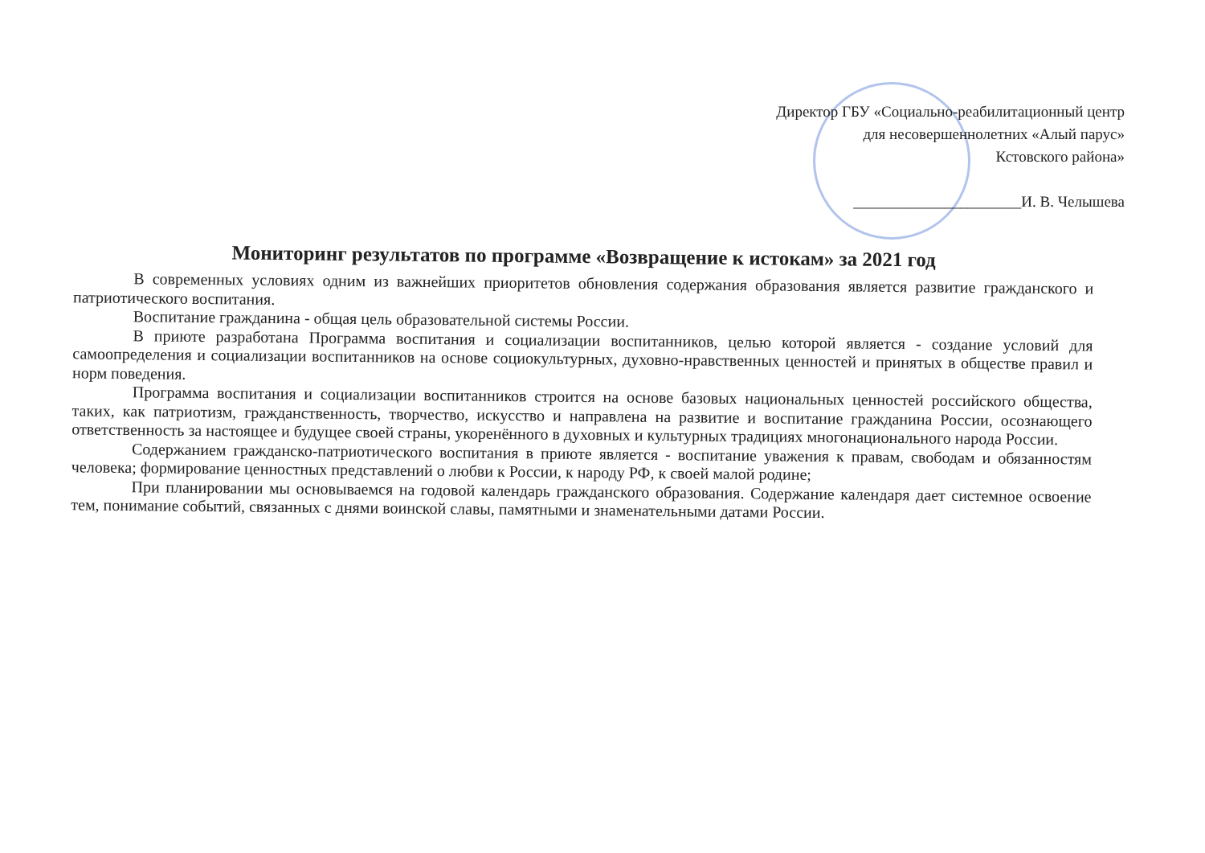Директор ГБУ «Социально-реабилитационный центр
для несовершеннолетних «Алый парус»
Кстовского района»
______________________И. В. Челышева
Мониторинг результатов по программе «Возвращение к истокам» за 2021 год
В современных условиях одним из важнейших приоритетов обновления содержания образования является развитие гражданского и патриотического воспитания.
Воспитание гражданина - общая цель образовательной системы России.
В приюте разработана Программа воспитания и социализации воспитанников, целью которой является - создание условий для самоопределения и социализации воспитанников на основе социокультурных, духовно-нравственных ценностей и принятых в обществе правил и норм поведения.
Программа воспитания и социализации воспитанников строится на основе базовых национальных ценностей российского общества, таких, как патриотизм, гражданственность, творчество, искусство и направлена на развитие и воспитание гражданина России, осознающего ответственность за настоящее и будущее своей страны, укоренённого в духовных и культурных традициях многонационального народа России.
Содержанием гражданско-патриотического воспитания в приюте является - воспитание уважения к правам, свободам и обязанностям человека; формирование ценностных представлений о любви к России, к народу РФ, к своей малой родине;
При планировании мы основываемся на годовой календарь гражданского образования. Содержание календаря дает системное освоение тем, понимание событий, связанных с днями воинской славы, памятными и знаменательными датами России.